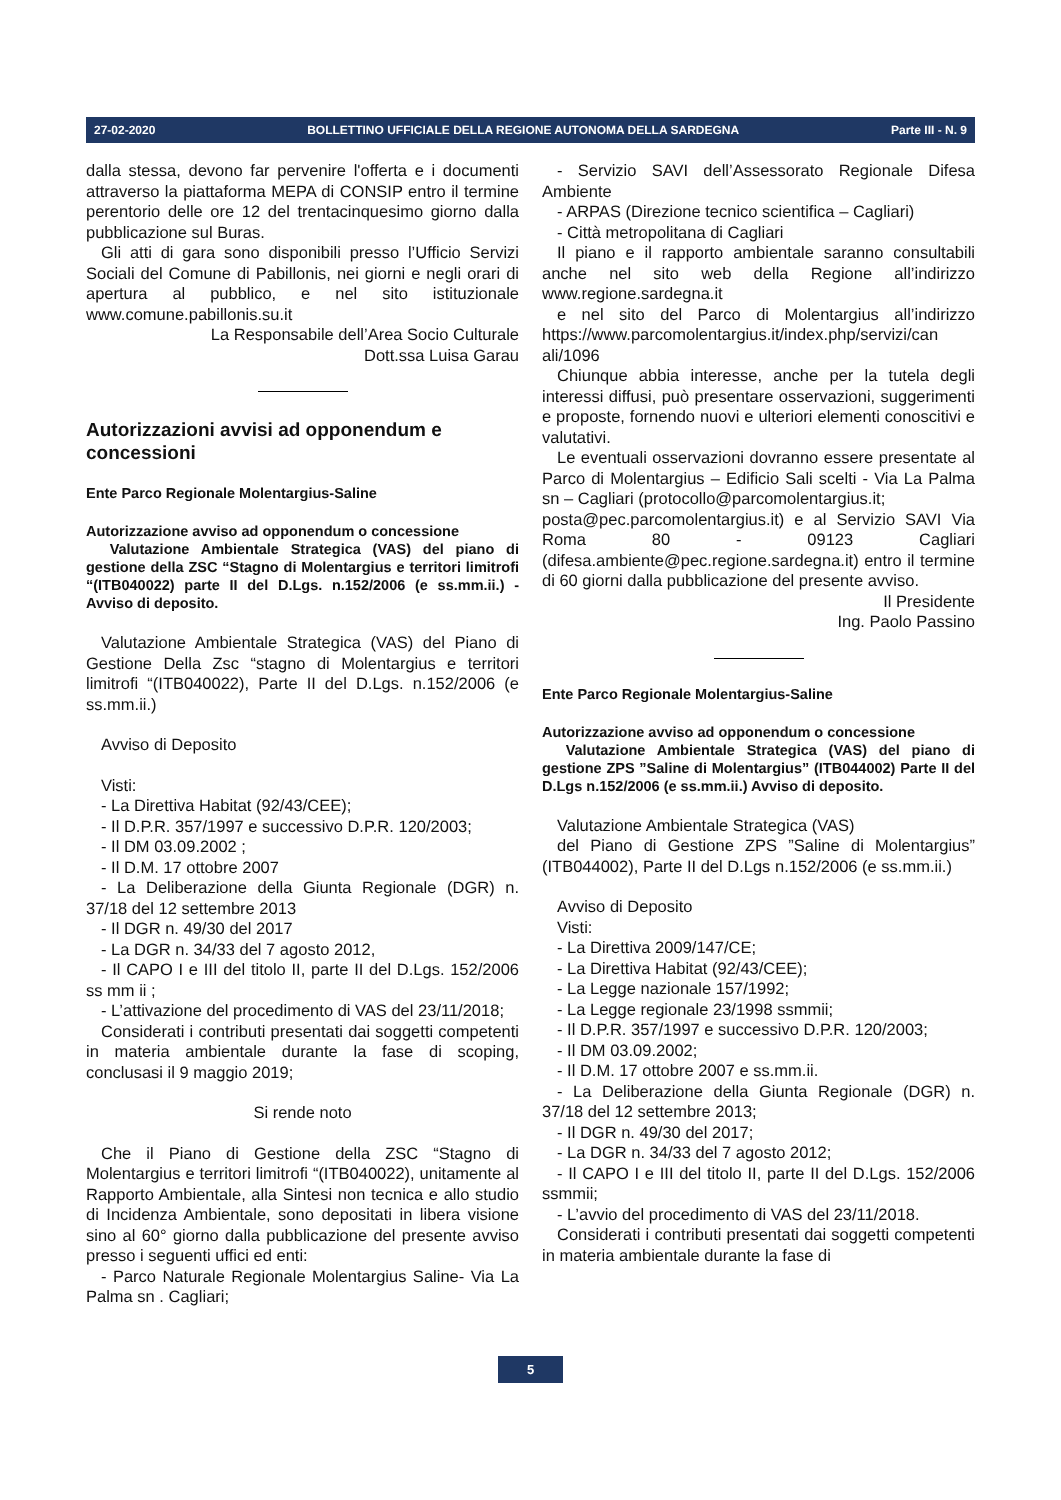27-02-2020 BOLLETTINO UFFICIALE DELLA REGIONE AUTONOMA DELLA SARDEGNA Parte III - N. 9
dalla stessa, devono far pervenire l'offerta e i documenti attraverso la piattaforma MEPA di CONSIP entro il termine perentorio delle ore 12 del trentacinquesimo giorno dalla pubblicazione sul Buras.
Gli atti di gara sono disponibili presso l’Ufficio Servizi Sociali del Comune di Pabillonis, nei giorni e negli orari di apertura al pubblico, e nel sito istituzionale www.comune.pabillonis.su.it
La Responsabile dell’Area Socio Culturale
Dott.ssa Luisa Garau
Autorizzazioni avvisi ad opponendum e concessioni
Ente Parco Regionale Molentargius-Saline
Autorizzazione avviso ad opponendum o concessione
Valutazione Ambientale Strategica (VAS) del piano di gestione della ZSC “Stagno di Molentargius e territori limitrofi “(ITB040022) parte II del D.Lgs. n.152/2006 (e ss.mm.ii.) - Avviso di deposito.
Valutazione Ambientale Strategica (VAS) del Piano di Gestione Della Zsc “stagno di Molentargius e territori limitrofi “(ITB040022), Parte II del D.Lgs. n.152/2006 (e ss.mm.ii.)
Avviso di Deposito
Visti:
- La Direttiva Habitat (92/43/CEE);
- Il D.P.R. 357/1997 e successivo D.P.R. 120/2003;
- Il DM 03.09.2002 ;
- Il D.M. 17 ottobre 2007
- La Deliberazione della Giunta Regionale (DGR) n. 37/18 del 12 settembre 2013
- Il DGR n. 49/30 del 2017
- La DGR n. 34/33 del 7 agosto 2012,
- Il CAPO I e III del titolo II, parte II del D.Lgs. 152/2006 ss mm ii ;
- L’attivazione del procedimento di VAS del 23/11/2018;
Considerati i contributi presentati dai soggetti competenti in materia ambientale durante la fase di scoping, conclusasi il 9 maggio 2019;
Si rende noto
Che il Piano di Gestione della ZSC “Stagno di Molentargius e territori limitrofi “(ITB040022), unitamente al Rapporto Ambientale, alla Sintesi non tecnica e allo studio di Incidenza Ambientale, sono depositati in libera visione sino al 60° giorno dalla pubblicazione del presente avviso presso i seguenti uffici ed enti:
- Parco Naturale Regionale Molentargius Saline- Via La Palma sn . Cagliari;
- Servizio SAVI dell’Assessorato Regionale Difesa Ambiente
- ARPAS (Direzione tecnico scientifica – Cagliari)
- Città metropolitana di Cagliari
Il piano e il rapporto ambientale saranno consultabili anche nel sito web della Regione all’indirizzo www.regione.sardegna.it
e nel sito del Parco di Molentargius all’indirizzo https://www.parcomolentargius.it/index.php/servizi/can ali/1096
Chiunque abbia interesse, anche per la tutela degli interessi diffusi, può presentare osservazioni, suggerimenti e proposte, fornendo nuovi e ulteriori elementi conoscitivi e valutativi.
Le eventuali osservazioni dovranno essere presentate al Parco di Molentargius – Edificio Sali scelti - Via La Palma sn – Cagliari (protocollo@parcomolentargius.it;
posta@pec.parcomolentargius.it) e al Servizio SAVI Via Roma 80 - 09123 Cagliari (difesa.ambiente@pec.regione.sardegna.it) entro il termine di 60 giorni dalla pubblicazione del presente avviso.
Il Presidente
Ing. Paolo Passino
Ente Parco Regionale Molentargius-Saline
Autorizzazione avviso ad opponendum o concessione
Valutazione Ambientale Strategica (VAS) del piano di gestione ZPS ”Saline di Molentargius” (ITB044002) Parte II del D.Lgs n.152/2006 (e ss.mm.ii.) Avviso di deposito.
Valutazione Ambientale Strategica (VAS)
del Piano di Gestione ZPS ”Saline di Molentargius” (ITB044002), Parte II del D.Lgs n.152/2006 (e ss.mm.ii.)
Avviso di Deposito
Visti:
- La Direttiva 2009/147/CE;
- La Direttiva Habitat (92/43/CEE);
- La Legge nazionale 157/1992;
- La Legge regionale 23/1998 ssmmii;
- Il D.P.R. 357/1997 e successivo D.P.R. 120/2003;
- Il DM 03.09.2002;
- Il D.M. 17 ottobre 2007 e ss.mm.ii.
- La Deliberazione della Giunta Regionale (DGR) n. 37/18 del 12 settembre 2013;
- Il DGR n. 49/30 del 2017;
- La DGR n. 34/33 del 7 agosto 2012;
- Il CAPO I e III del titolo II, parte II del D.Lgs. 152/2006 ssmmii;
- L’avvio del procedimento di VAS del 23/11/2018.
Considerati i contributi presentati dai soggetti competenti in materia ambientale durante la fase di
5